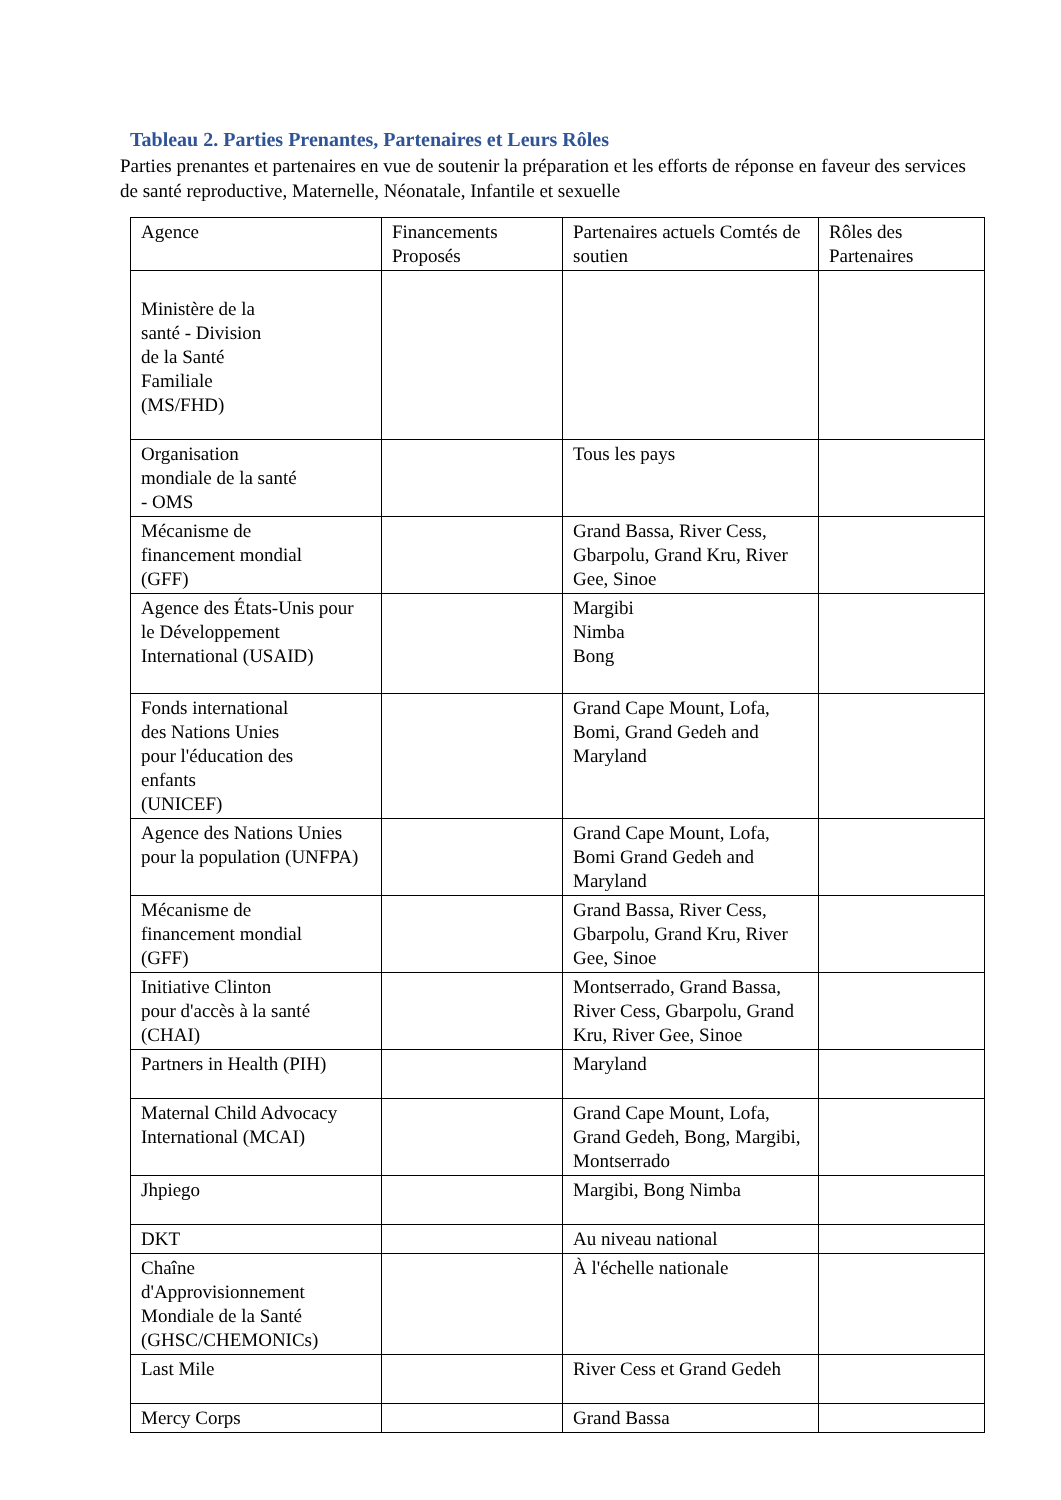Tableau 2. Parties Prenantes, Partenaires et Leurs Rôles
Parties prenantes et partenaires en vue de soutenir la préparation et les efforts de réponse en faveur des services de santé reproductive, Maternelle, Néonatale, Infantile et sexuelle
| Agence | Financements Proposés | Partenaires actuels Comtés de soutien | Rôles des Partenaires |
| --- | --- | --- | --- |
| Ministère de la santé - Division de la Santé Familiale (MS/FHD) | | | |
| Organisation mondiale de la santé - OMS | | Tous les pays | |
| Mécanisme de financement mondial (GFF) | | Grand Bassa, River Cess, Gbarpolu, Grand Kru, River Gee, Sinoe | |
| Agence des États-Unis pour le Développement International (USAID) | | Margibi Nimba Bong | |
| Fonds international des Nations Unies pour l'éducation des enfants (UNICEF) | | Grand Cape Mount, Lofa, Bomi, Grand Gedeh and Maryland | |
| Agence des Nations Unies pour la population (UNFPA) | | Grand Cape Mount, Lofa, Bomi Grand Gedeh and Maryland | |
| Mécanisme de financement mondial (GFF) | | Grand Bassa, River Cess, Gbarpolu, Grand Kru, River Gee, Sinoe | |
| Initiative Clinton pour d'accès à la santé (CHAI) | | Montserrado, Grand Bassa, River Cess, Gbarpolu, Grand Kru, River Gee, Sinoe | |
| Partners in Health (PIH) | | Maryland | |
| Maternal Child Advocacy International (MCAI) | | Grand Cape Mount, Lofa, Grand Gedeh, Bong, Margibi, Montserrado | |
| Jhpiego | | Margibi, Bong Nimba | |
| DKT | | Au niveau national | |
| Chaîne d'Approvisionnement Mondiale de la Santé (GHSC/CHEMONICs) | | À l'échelle nationale | |
| Last Mile | | River Cess et Grand Gedeh | |
| Mercy Corps | | Grand Bassa | |